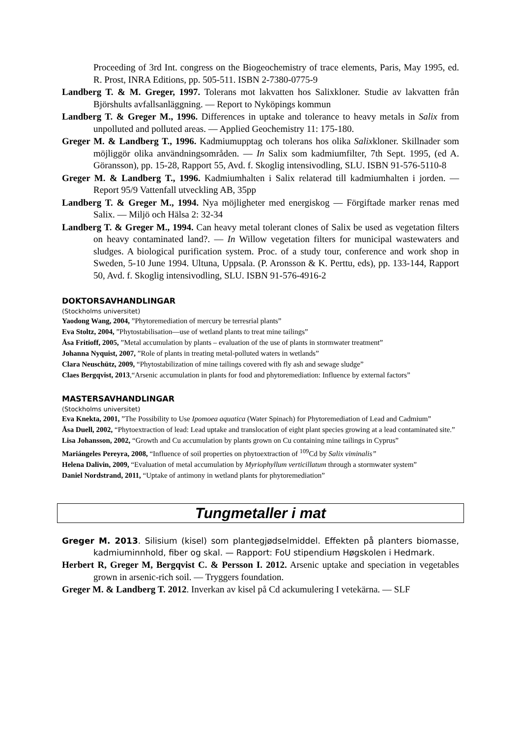Proceeding of 3rd Int. congress on the Biogeochemistry of trace elements, Paris, May 1995, ed. R. Prost, INRA Editions, pp. 505-511. ISBN 2-7380-0775-9
Landberg T. & M. Greger, 1997. Tolerans mot lakvatten hos Salixkloner. Studie av lakvatten från Björshults avfallsanläggning. — Report to Nyköpings kommun
Landberg T. & Greger M., 1996. Differences in uptake and tolerance to heavy metals in Salix from unpolluted and polluted areas. — Applied Geochemistry 11: 175-180.
Greger M. & Landberg T., 1996. Kadmiumupptag och tolerans hos olika Salixkloner. Skillnader som möjliggör olika användningsområden. — In Salix som kadmiumfilter, 7th Sept. 1995, (ed A. Göransson), pp. 15-28, Rapport 55, Avd. f. Skoglig intensivodling, SLU. ISBN 91-576-5110-8
Greger M. & Landberg T., 1996. Kadmiumhalten i Salix relaterad till kadmiumhalten i jorden. — Report 95/9 Vattenfall utveckling AB, 35pp
Landberg T. & Greger M., 1994. Nya möjligheter med energiskog — Förgiftade marker renas med Salix. — Miljö och Hälsa 2: 32-34
Landberg T. & Greger M., 1994. Can heavy metal tolerant clones of Salix be used as vegetation filters on heavy contaminated land?. — In Willow vegetation filters for municipal wastewaters and sludges. A biological purification system. Proc. of a study tour, conference and work shop in Sweden, 5-10 June 1994. Ultuna, Uppsala. (P. Aronsson & K. Perttu, eds), pp. 133-144, Rapport 50, Avd. f. Skoglig intensivodling, SLU. ISBN 91-576-4916-2
DOKTORSAVHANDLINGAR
(Stockholms universitet)
Yaodong Wang, 2004, ”Phytoremediation of mercury be terresrial plants”
Eva Stoltz, 2004, ”Phytostabilisation—use of wetland plants to treat mine tailings”
Åsa Fritioff, 2005, ”Metal accumulation by plants – evaluation of the use of plants in stormwater treatment”
Johanna Nyquist, 2007, ”Role of plants in treating metal-polluted waters in wetlands”
Clara Neuschütz, 2009, “Phytostabilization of mine tailings covered with fly ash and sewage sludge”
Claes Bergqvist, 2013,“Arsenic accumulation in plants for food and phytoremediation: Influence by external factors”
MASTERSAVHANDLINGAR
(Stockholms universitet)
Eva Knekta, 2001, ”The Possibility to Use Ipomoea aquatica (Water Spinach) for Phytoremediation of Lead and Cadmium”
Åsa Duell, 2002, “Phytoextraction of lead: Lead uptake and translocation of eight plant species growing at a lead contaminated site.”
Lisa Johansson, 2002, “Growth and Cu accumulation by plants grown on Cu containing mine tailings in Cyprus”
Mariángeles Pereyra, 2008, “Influence of soil properties on phytoextraction of <sup>109</sup>Cd by Salix viminalis”
Helena Dalivin, 2009, “Evaluation of metal accumulation by Myriophyllum verticillatum through a stormwater system”
Daniel Nordstrand, 2011, “Uptake of antimony in wetland plants for phytoremediation”
Tungmetaller i mat
Greger M. 2013. Silisium (kisel) som plantegjødselmiddel. Effekten på planters biomasse, kadmiuminnhold, fiber og skal. — Rapport: FoU stipendium Høgskolen i Hedmark.
Herbert R, Greger M, Bergqvist C. & Persson I. 2012. Arsenic uptake and speciation in vegetables grown in arsenic-rich soil. — Tryggers foundation.
Greger M. & Landberg T. 2012. Inverkan av kisel på Cd ackumulering I vetekärna. — SLF